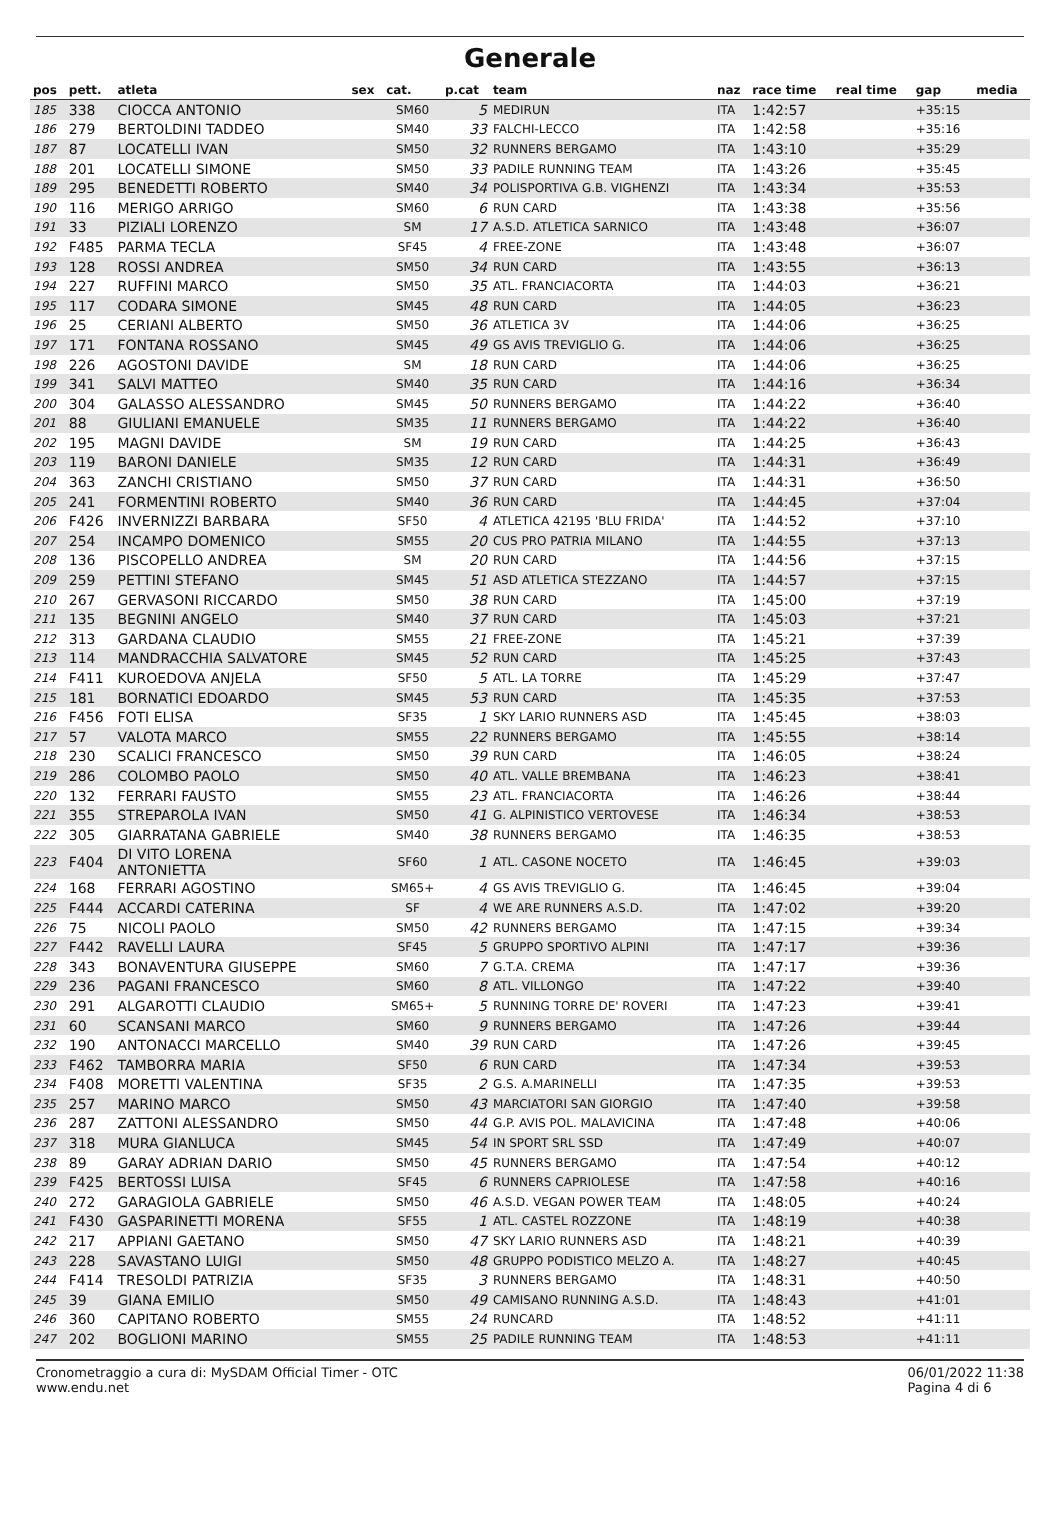Generale
| pos | pett. | atleta | sex | cat. | p.cat | team | naz | race time | real time | gap | media |
| --- | --- | --- | --- | --- | --- | --- | --- | --- | --- | --- | --- |
| 185 | 338 | CIOCCA ANTONIO | | SM60 | 5 | MEDIRUN | ITA | 1:42:57 | | +35:15 | |
| 186 | 279 | BERTOLDINI TADDEO | | SM40 | 33 | FALCHI-LECCO | ITA | 1:42:58 | | +35:16 | |
| 187 | 87 | LOCATELLI IVAN | | SM50 | 32 | RUNNERS BERGAMO | ITA | 1:43:10 | | +35:29 | |
| 188 | 201 | LOCATELLI SIMONE | | SM50 | 33 | PADILE RUNNING TEAM | ITA | 1:43:26 | | +35:45 | |
| 189 | 295 | BENEDETTI ROBERTO | | SM40 | 34 | POLISPORTIVA G.B. VIGHENZI | ITA | 1:43:34 | | +35:53 | |
| 190 | 116 | MERIGO ARRIGO | | SM60 | 6 | RUN CARD | ITA | 1:43:38 | | +35:56 | |
| 191 | 33 | PIZIALI LORENZO | | SM | 17 | A.S.D. ATLETICA SARNICO | ITA | 1:43:48 | | +36:07 | |
| 192 | F485 | PARMA TECLA | | SF45 | 4 | FREE-ZONE | ITA | 1:43:48 | | +36:07 | |
| 193 | 128 | ROSSI ANDREA | | SM50 | 34 | RUN CARD | ITA | 1:43:55 | | +36:13 | |
| 194 | 227 | RUFFINI MARCO | | SM50 | 35 | ATL. FRANCIACORTA | ITA | 1:44:03 | | +36:21 | |
| 195 | 117 | CODARA SIMONE | | SM45 | 48 | RUN CARD | ITA | 1:44:05 | | +36:23 | |
| 196 | 25 | CERIANI ALBERTO | | SM50 | 36 | ATLETICA 3V | ITA | 1:44:06 | | +36:25 | |
| 197 | 171 | FONTANA ROSSANO | | SM45 | 49 | GS AVIS TREVIGLIO G. | ITA | 1:44:06 | | +36:25 | |
| 198 | 226 | AGOSTONI DAVIDE | | SM | 18 | RUN CARD | ITA | 1:44:06 | | +36:25 | |
| 199 | 341 | SALVI MATTEO | | SM40 | 35 | RUN CARD | ITA | 1:44:16 | | +36:34 | |
| 200 | 304 | GALASSO ALESSANDRO | | SM45 | 50 | RUNNERS BERGAMO | ITA | 1:44:22 | | +36:40 | |
| 201 | 88 | GIULIANI EMANUELE | | SM35 | 11 | RUNNERS BERGAMO | ITA | 1:44:22 | | +36:40 | |
| 202 | 195 | MAGNI DAVIDE | | SM | 19 | RUN CARD | ITA | 1:44:25 | | +36:43 | |
| 203 | 119 | BARONI DANIELE | | SM35 | 12 | RUN CARD | ITA | 1:44:31 | | +36:49 | |
| 204 | 363 | ZANCHI CRISTIANO | | SM50 | 37 | RUN CARD | ITA | 1:44:31 | | +36:50 | |
| 205 | 241 | FORMENTINI ROBERTO | | SM40 | 36 | RUN CARD | ITA | 1:44:45 | | +37:04 | |
| 206 | F426 | INVERNIZZI BARBARA | | SF50 | 4 | ATLETICA 42195 'BLU FRIDA' | ITA | 1:44:52 | | +37:10 | |
| 207 | 254 | INCAMPO DOMENICO | | SM55 | 20 | CUS PRO PATRIA MILANO | ITA | 1:44:55 | | +37:13 | |
| 208 | 136 | PISCOPELLO ANDREA | | SM | 20 | RUN CARD | ITA | 1:44:56 | | +37:15 | |
| 209 | 259 | PETTINI STEFANO | | SM45 | 51 | ASD ATLETICA STEZZANO | ITA | 1:44:57 | | +37:15 | |
| 210 | 267 | GERVASONI RICCARDO | | SM50 | 38 | RUN CARD | ITA | 1:45:00 | | +37:19 | |
| 211 | 135 | BEGNINI ANGELO | | SM40 | 37 | RUN CARD | ITA | 1:45:03 | | +37:21 | |
| 212 | 313 | GARDANA CLAUDIO | | SM55 | 21 | FREE-ZONE | ITA | 1:45:21 | | +37:39 | |
| 213 | 114 | MANDRACCHIA SALVATORE | | SM45 | 52 | RUN CARD | ITA | 1:45:25 | | +37:43 | |
| 214 | F411 | KUROEDOVA ANJELA | | SF50 | 5 | ATL. LA TORRE | ITA | 1:45:29 | | +37:47 | |
| 215 | 181 | BORNATICI EDOARDO | | SM45 | 53 | RUN CARD | ITA | 1:45:35 | | +37:53 | |
| 216 | F456 | FOTI ELISA | | SF35 | 1 | SKY LARIO RUNNERS ASD | ITA | 1:45:45 | | +38:03 | |
| 217 | 57 | VALOTA MARCO | | SM55 | 22 | RUNNERS BERGAMO | ITA | 1:45:55 | | +38:14 | |
| 218 | 230 | SCALICI FRANCESCO | | SM50 | 39 | RUN CARD | ITA | 1:46:05 | | +38:24 | |
| 219 | 286 | COLOMBO PAOLO | | SM50 | 40 | ATL. VALLE BREMBANA | ITA | 1:46:23 | | +38:41 | |
| 220 | 132 | FERRARI FAUSTO | | SM55 | 23 | ATL. FRANCIACORTA | ITA | 1:46:26 | | +38:44 | |
| 221 | 355 | STREPAROLA IVAN | | SM50 | 41 | G. ALPINISTICO VERTOVESE | ITA | 1:46:34 | | +38:53 | |
| 222 | 305 | GIARRATANA GABRIELE | | SM40 | 38 | RUNNERS BERGAMO | ITA | 1:46:35 | | +38:53 | |
| 223 | F404 | DI VITO LORENA ANTONIETTA | | SF60 | 1 | ATL. CASONE NOCETO | ITA | 1:46:45 | | +39:03 | |
| 224 | 168 | FERRARI AGOSTINO | | SM65+ | 4 | GS AVIS TREVIGLIO G. | ITA | 1:46:45 | | +39:04 | |
| 225 | F444 | ACCARDI CATERINA | | SF | 4 | WE ARE RUNNERS A.S.D. | ITA | 1:47:02 | | +39:20 | |
| 226 | 75 | NICOLI PAOLO | | SM50 | 42 | RUNNERS BERGAMO | ITA | 1:47:15 | | +39:34 | |
| 227 | F442 | RAVELLI LAURA | | SF45 | 5 | GRUPPO SPORTIVO ALPINI | ITA | 1:47:17 | | +39:36 | |
| 228 | 343 | BONAVENTURA GIUSEPPE | | SM60 | 7 | G.T.A. CREMA | ITA | 1:47:17 | | +39:36 | |
| 229 | 236 | PAGANI FRANCESCO | | SM60 | 8 | ATL. VILLONGO | ITA | 1:47:22 | | +39:40 | |
| 230 | 291 | ALGAROTTI CLAUDIO | | SM65+ | 5 | RUNNING TORRE DE' ROVERI | ITA | 1:47:23 | | +39:41 | |
| 231 | 60 | SCANSANI MARCO | | SM60 | 9 | RUNNERS BERGAMO | ITA | 1:47:26 | | +39:44 | |
| 232 | 190 | ANTONACCI MARCELLO | | SM40 | 39 | RUN CARD | ITA | 1:47:26 | | +39:45 | |
| 233 | F462 | TAMBORRA MARIA | | SF50 | 6 | RUN CARD | ITA | 1:47:34 | | +39:53 | |
| 234 | F408 | MORETTI VALENTINA | | SF35 | 2 | G.S. A.MARINELLI | ITA | 1:47:35 | | +39:53 | |
| 235 | 257 | MARINO MARCO | | SM50 | 43 | MARCIATORI SAN GIORGIO | ITA | 1:47:40 | | +39:58 | |
| 236 | 287 | ZATTONI ALESSANDRO | | SM50 | 44 | G.P. AVIS POL. MALAVICINA | ITA | 1:47:48 | | +40:06 | |
| 237 | 318 | MURA GIANLUCA | | SM45 | 54 | IN SPORT SRL SSD | ITA | 1:47:49 | | +40:07 | |
| 238 | 89 | GARAY ADRIAN DARIO | | SM50 | 45 | RUNNERS BERGAMO | ITA | 1:47:54 | | +40:12 | |
| 239 | F425 | BERTOSSI LUISA | | SF45 | 6 | RUNNERS CAPRIOLESE | ITA | 1:47:58 | | +40:16 | |
| 240 | 272 | GARAGIOLA GABRIELE | | SM50 | 46 | A.S.D. VEGAN POWER TEAM | ITA | 1:48:05 | | +40:24 | |
| 241 | F430 | GASPARINETTI MORENA | | SF55 | 1 | ATL. CASTEL ROZZONE | ITA | 1:48:19 | | +40:38 | |
| 242 | 217 | APPIANI GAETANO | | SM50 | 47 | SKY LARIO RUNNERS ASD | ITA | 1:48:21 | | +40:39 | |
| 243 | 228 | SAVASTANO LUIGI | | SM50 | 48 | GRUPPO PODISTICO MELZO A. | ITA | 1:48:27 | | +40:45 | |
| 244 | F414 | TRESOLDI PATRIZIA | | SF35 | 3 | RUNNERS BERGAMO | ITA | 1:48:31 | | +40:50 | |
| 245 | 39 | GIANA EMILIO | | SM50 | 49 | CAMISANO RUNNING A.S.D. | ITA | 1:48:43 | | +41:01 | |
| 246 | 360 | CAPITANO ROBERTO | | SM55 | 24 | RUNCARD | ITA | 1:48:52 | | +41:11 | |
| 247 | 202 | BOGLIONI MARINO | | SM55 | 25 | PADILE RUNNING TEAM | ITA | 1:48:53 | | +41:11 | |
Cronometraggio a cura di: MySDAM Official Timer - OTC
www.endu.net
06/01/2022 11:38
Pagina 4 di 6